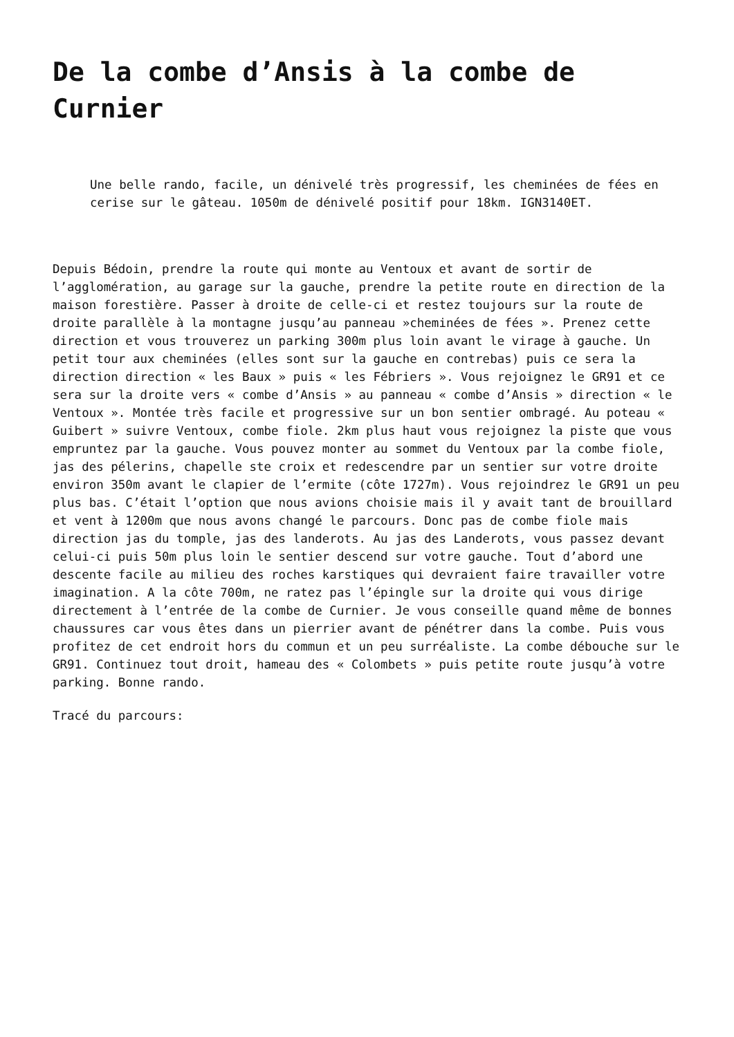De la combe d’Ansis à la combe de Curnier
Une belle rando, facile, un dénivelé très progressif, les cheminées de fées en cerise sur le gâteau. 1050m de dénivelé positif pour 18km. IGN3140ET.
Depuis Bédoin, prendre la route qui monte au Ventoux et avant de sortir de l’agglomération, au garage sur la gauche, prendre la petite route en direction de la maison forestière. Passer à droite de celle-ci et restez toujours sur la route de droite parallèle à la montagne jusqu’au panneau »cheminées de fées ». Prenez cette direction et vous trouverez un parking 300m plus loin avant le virage à gauche. Un petit tour aux cheminées (elles sont sur la gauche en contrebas) puis ce sera la direction direction « les Baux » puis « les Fébriers ». Vous rejoignez le GR91 et ce sera sur la droite vers « combe d’Ansis » au panneau « combe d’Ansis » direction « le Ventoux ». Montée très facile et progressive sur un bon sentier ombragé. Au poteau « Guibert » suivre Ventoux, combe fiole. 2km plus haut vous rejoignez la piste que vous empruntez par la gauche. Vous pouvez monter au sommet du Ventoux par la combe fiole, jas des pélerins, chapelle ste croix et redescendre par un sentier sur votre droite environ 350m avant le clapier de l’ermite (côte 1727m). Vous rejoindrez le GR91 un peu plus bas. C’était l’option que nous avions choisie mais il y avait tant de brouillard et vent à 1200m que nous avons changé le parcours. Donc pas de combe fiole mais direction jas du tomple, jas des landerots. Au jas des Landerots, vous passez devant celui-ci puis 50m plus loin le sentier descend sur votre gauche. Tout d’abord une descente facile au milieu des roches karstiques qui devraient faire travailler votre imagination. A la côte 700m, ne ratez pas l’épingle sur la droite qui vous dirige directement à l’entrée de la combe de Curnier. Je vous conseille quand même de bonnes chaussures car vous êtes dans un pierrier avant de pénétrer dans la combe. Puis vous profitez de cet endroit hors du commun et un peu surréaliste. La combe débouche sur le GR91. Continuez tout droit, hameau des « Colombets » puis petite route jusqu’à votre parking. Bonne rando.
Tracé du parcours: